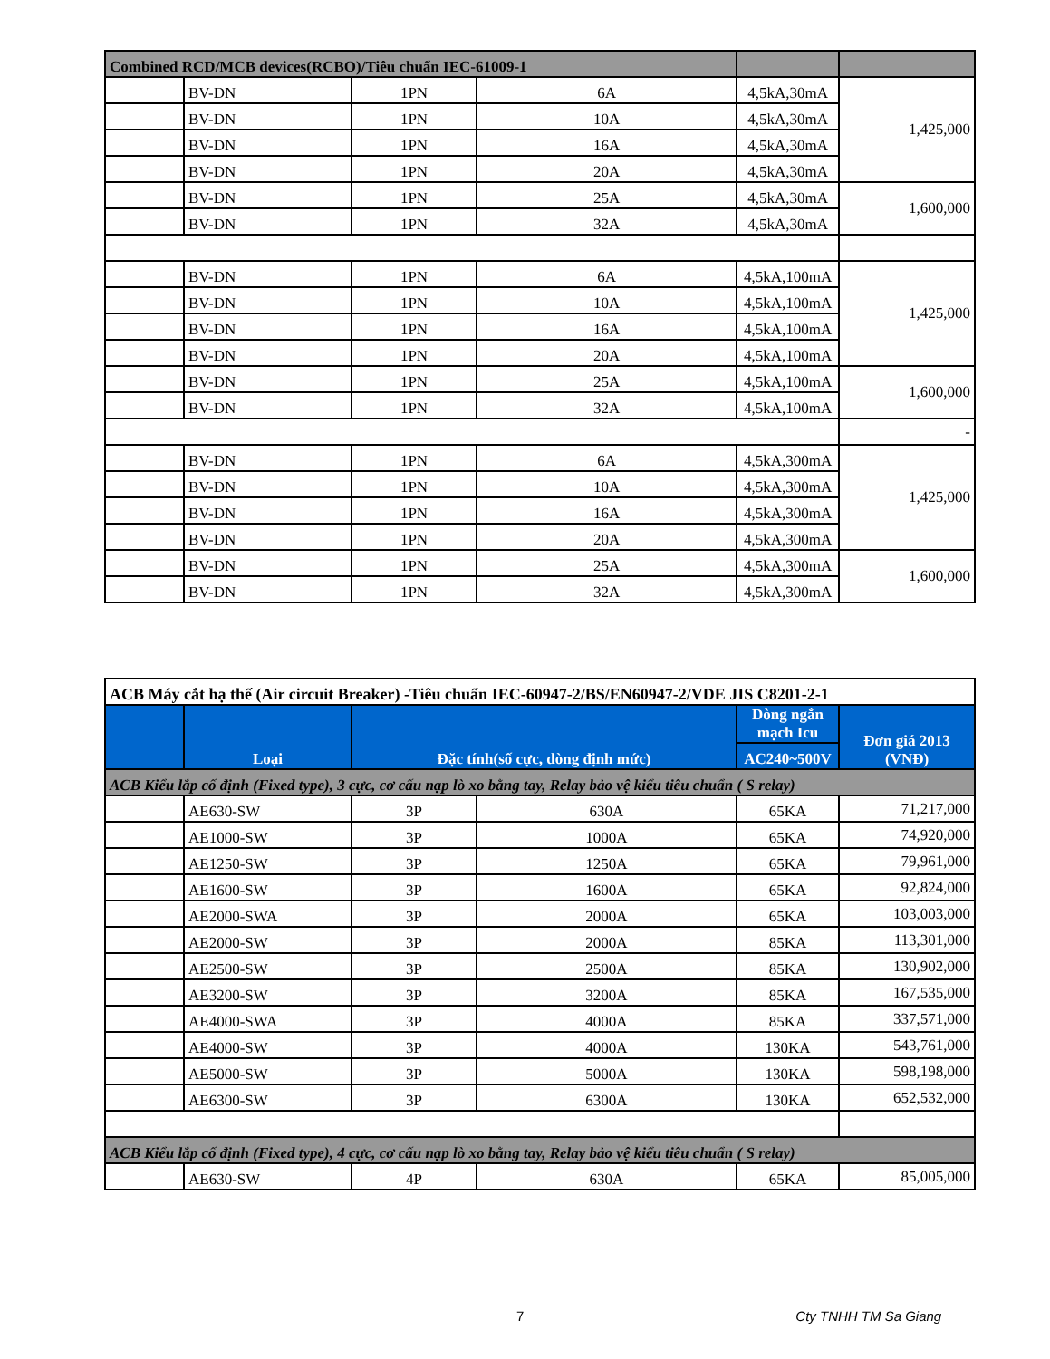| Combined RCD/MCB devices(RCBO)/Tiêu chuẩn IEC-61009-1 | | | | | |
| | BV-DN | 1PN | 6A | 4,5kA,30mA | 1,425,000 |
| | BV-DN | 1PN | 10A | 4,5kA,30mA | |
| | BV-DN | 1PN | 16A | 4,5kA,30mA | |
| | BV-DN | 1PN | 20A | 4,5kA,30mA | |
| | BV-DN | 1PN | 25A | 4,5kA,30mA | 1,600,000 |
| | BV-DN | 1PN | 32A | 4,5kA,30mA | |
| | BV-DN | 1PN | 6A | 4,5kA,100mA | 1,425,000 |
| | BV-DN | 1PN | 10A | 4,5kA,100mA | |
| | BV-DN | 1PN | 16A | 4,5kA,100mA | |
| | BV-DN | 1PN | 20A | 4,5kA,100mA | |
| | BV-DN | 1PN | 25A | 4,5kA,100mA | 1,600,000 |
| | BV-DN | 1PN | 32A | 4,5kA,100mA | |
| | | | | | - |
| | BV-DN | 1PN | 6A | 4,5kA,300mA | 1,425,000 |
| | BV-DN | 1PN | 10A | 4,5kA,300mA | |
| | BV-DN | 1PN | 16A | 4,5kA,300mA | |
| | BV-DN | 1PN | 20A | 4,5kA,300mA | |
| | BV-DN | 1PN | 25A | 4,5kA,300mA | 1,600,000 |
| | BV-DN | 1PN | 32A | 4,5kA,300mA | |
| ACB Máy cắt hạ thế (Air circuit Breaker) -Tiêu chuẩn IEC-60947-2/BS/EN60947-2/VDE JIS C8201-2-1 | | | | | |
| | Loại | Đặc tính(số cực, dòng định mức) | | Dòng ngắn mạch Icu | Đơn giá 2013 (VNĐ) |
| | | | | AC240~500V | |
| ACB Kiểu lắp cố định (Fixed type), 3 cực, cơ cấu nạp lò xo bằng tay, Relay bảo vệ kiểu tiêu chuẩn ( S relay) | | | | | |
| | AE630-SW | 3P | 630A | 65KA | 71,217,000 |
| | AE1000-SW | 3P | 1000A | 65KA | 74,920,000 |
| | AE1250-SW | 3P | 1250A | 65KA | 79,961,000 |
| | AE1600-SW | 3P | 1600A | 65KA | 92,824,000 |
| | AE2000-SWA | 3P | 2000A | 65KA | 103,003,000 |
| | AE2000-SW | 3P | 2000A | 85KA | 113,301,000 |
| | AE2500-SW | 3P | 2500A | 85KA | 130,902,000 |
| | AE3200-SW | 3P | 3200A | 85KA | 167,535,000 |
| | AE4000-SWA | 3P | 4000A | 85KA | 337,571,000 |
| | AE4000-SW | 3P | 4000A | 130KA | 543,761,000 |
| | AE5000-SW | 3P | 5000A | 130KA | 598,198,000 |
| | AE6300-SW | 3P | 6300A | 130KA | 652,532,000 |
| ACB Kiểu lắp cố định (Fixed type), 4 cực, cơ cấu nạp lò xo bằng tay, Relay bảo vệ kiểu tiêu chuẩn ( S relay) | | | | | |
| | AE630-SW | 4P | 630A | 65KA | 85,005,000 |
7 Cty TNHH TM Sa Giang